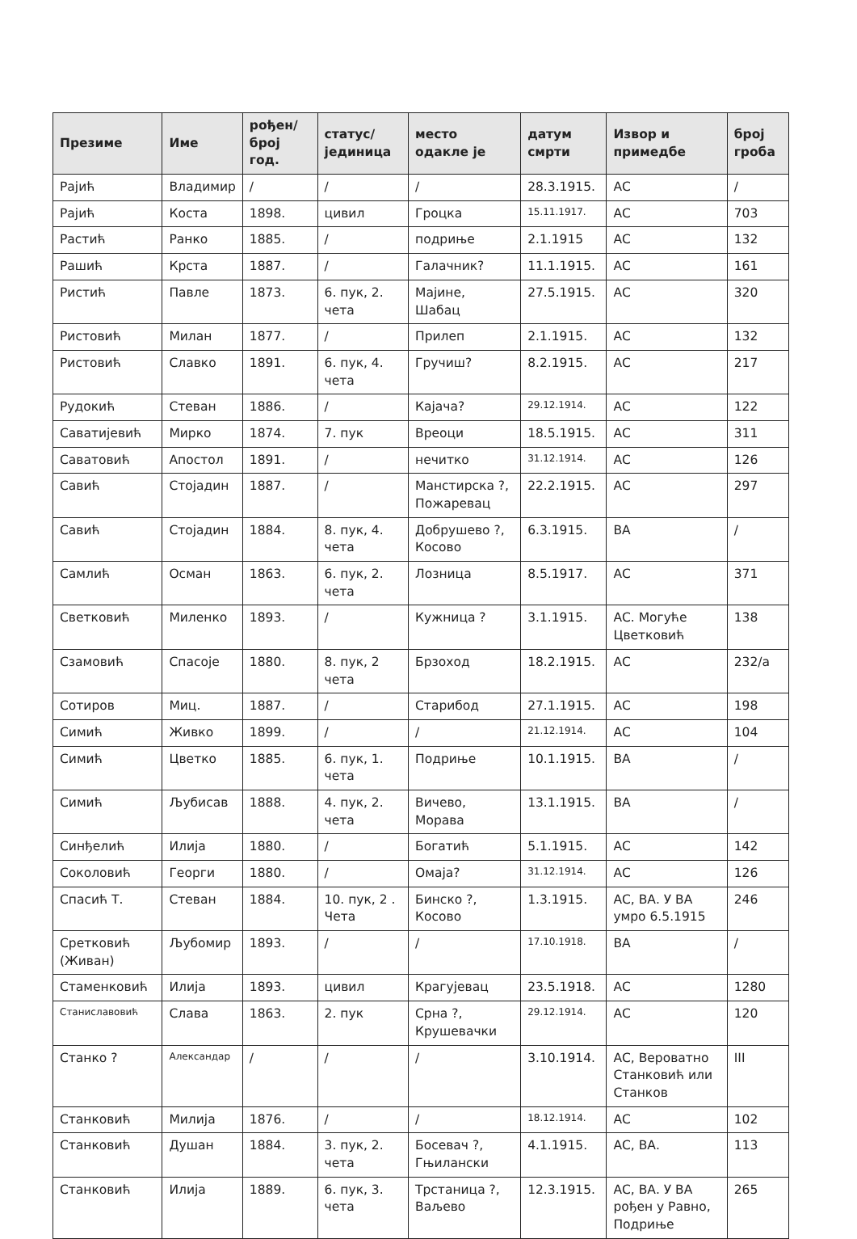| Презиме | Име | рођен/ број год. | статус/ јединица | место одакле је | датум смрти | Извор и примедбе | број гроба |
| --- | --- | --- | --- | --- | --- | --- | --- |
| Рајић | Владимир | / | / | / | 28.3.1915. | АС | / |
| Рајић | Коста | 1898. | цивил | Гроцка | 15.11.1917. | АС | 703 |
| Растић | Ранко | 1885. | / | подриње | 2.1.1915 | АС | 132 |
| Рашић | Крста | 1887. | / | Галачник? | 11.1.1915. | АС | 161 |
| Ристић | Павле | 1873. | 6. пук, 2. чета | Мајине, Шабац | 27.5.1915. | АС | 320 |
| Ристовић | Милан | 1877. | / | Прилеп | 2.1.1915. | АС | 132 |
| Ристовић | Славко | 1891. | 6. пук, 4. чета | Гручиш? | 8.2.1915. | АС | 217 |
| Рудокић | Стеван | 1886. | / | Кајача? | 29.12.1914. | АС | 122 |
| Саватијевић | Мирко | 1874. | 7. пук | Вреоци | 18.5.1915. | АС | 311 |
| Саватовић | Апостол | 1891. | / | нечитко | 31.12.1914. | АС | 126 |
| Савић | Стојадин | 1887. | / | Манстирска ?, Пожаревац | 22.2.1915. | АС | 297 |
| Савић | Стојадин | 1884. | 8. пук, 4. чета | Добрушево ?, Косово | 6.3.1915. | ВА | / |
| Самлић | Осман | 1863. | 6. пук, 2. чета | Лозница | 8.5.1917. | АС | 371 |
| Светковић | Миленко | 1893. | / | Кужница ? | 3.1.1915. | АС. Могуће Цветковић | 138 |
| Сзамовић | Спасоје | 1880. | 8. пук, 2 чета | Брзоход | 18.2.1915. | АС | 232/а |
| Сотиров | Миц. | 1887. | / | Старибод | 27.1.1915. | АС | 198 |
| Симић | Живко | 1899. | / | / | 21.12.1914. | АС | 104 |
| Симић | Цветко | 1885. | 6. пук, 1. чета | Подриње | 10.1.1915. | ВА | / |
| Симић | Љубисав | 1888. | 4. пук, 2. чета | Вичево, Морава | 13.1.1915. | ВА | / |
| Синђелић | Илија | 1880. | / | Богатић | 5.1.1915. | АС | 142 |
| Соколовић | Георги | 1880. | / | Омаја? | 31.12.1914. | АС | 126 |
| Спасић Т. | Стеван | 1884. | 10. пук, 2 . Чета | Бинско ?, Косово | 1.3.1915. | АС, ВА. У ВА умро 6.5.1915 | 246 |
| Сретковић (Живан) | Љубомир | 1893. | / | / | 17.10.1918. | ВА | / |
| Стаменковић | Илија | 1893. | цивил | Крагујевац | 23.5.1918. | АС | 1280 |
| Станиславовић | Слава | 1863. | 2. пук | Срна ?, Крушевачки | 29.12.1914. | АС | 120 |
| Станко ? | Александар | / | / | / | 3.10.1914. | АС, Вероватно Станковић или Станков | III |
| Станковић | Милија | 1876. | / | / | 18.12.1914. | АС | 102 |
| Станковић | Душан | 1884. | 3. пук, 2. чета | Босевач ?, Гњилански | 4.1.1915. | АС, ВА. | 113 |
| Станковић | Илија | 1889. | 6. пук, 3. чета | Трстаница ?, Ваљево | 12.3.1915. | АС, ВА. У ВА рођен у Равно, Подриње | 265 |